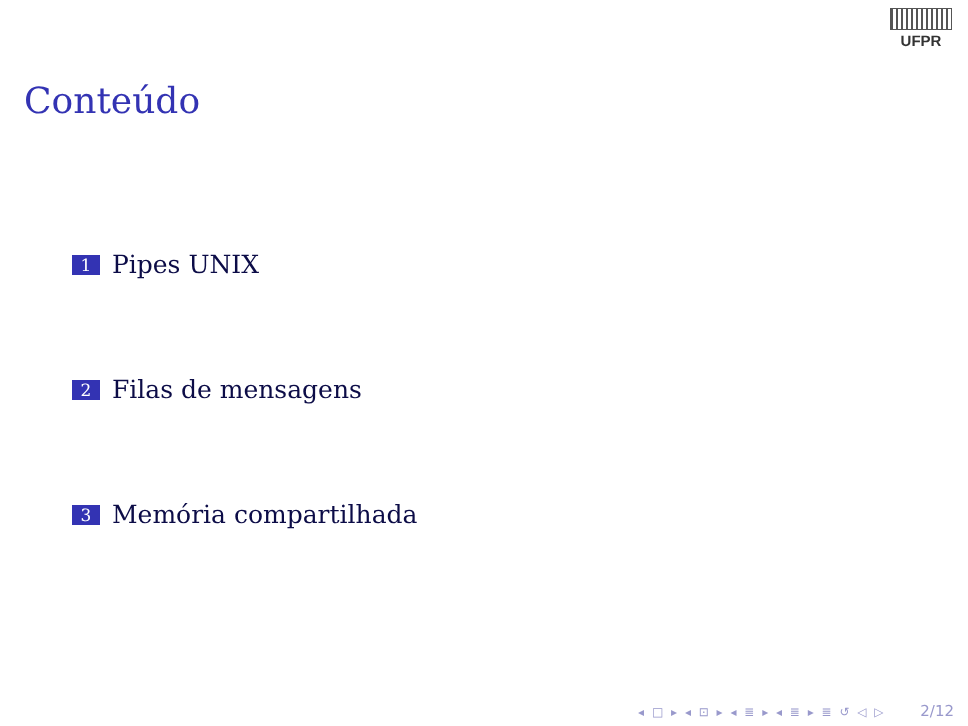UFPR
Conteúdo
1 Pipes UNIX
2 Filas de mensagens
3 Memória compartilhada
◂ □ ▸ ◂ ⊡ ▸ ◂ ≣ ▸ ◂ ≣ ▸ ≣ ↺ ◁ ▷ 2/12